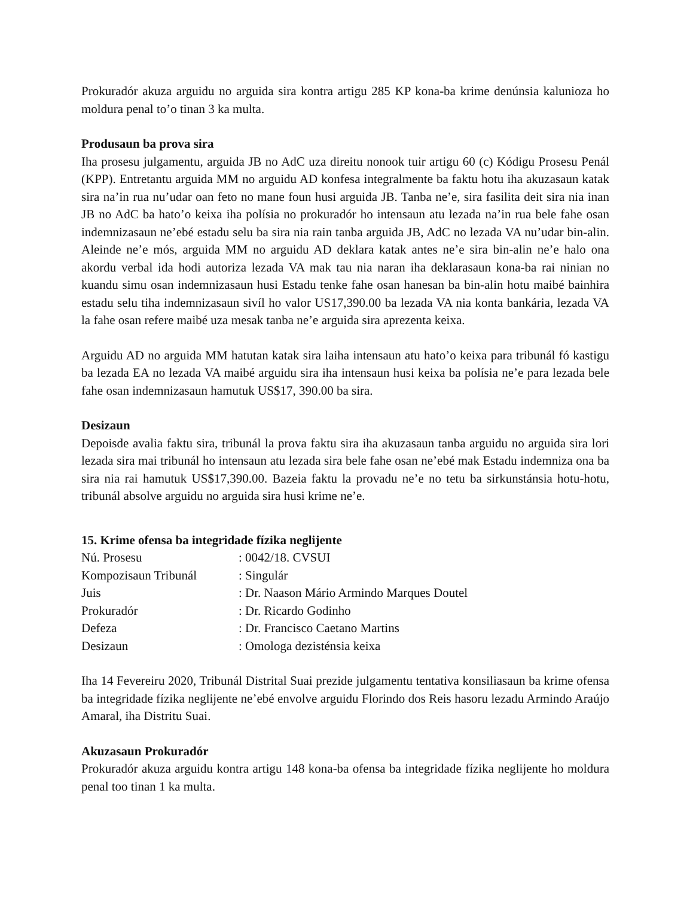Prokuradór akuza arguidu no arguida sira kontra artigu 285 KP kona-ba krime denúnsia kalunioza ho moldura penal to’o tinan 3 ka multa.
Produsaun ba prova sira
Iha prosesu julgamentu, arguida JB no AdC uza direitu nonook tuir artigu 60 (c) Kódigu Prosesu Penál (KPP). Entretantu arguida MM no arguidu AD konfesa integralmente ba faktu hotu iha akuzasaun katak sira na’in rua nu’udar oan feto no mane foun husi arguida JB. Tanba ne’e, sira fasilita deit sira nia inan JB no AdC ba hato’o keixa iha polísia no prokuradór ho intensaun atu lezada na’in rua bele fahe osan indemnizasaun ne’ebé estadu selu ba sira nia rain tanba arguida JB, AdC no lezada VA nu’udar bin-alin. Aleinde ne’e mós, arguida MM no arguidu AD deklara katak antes ne’e sira bin-alin ne’e halo ona akordu verbal ida hodi autoriza lezada VA mak tau nia naran iha deklarasaun kona-ba rai ninian no kuandu simu osan indemnizasaun husi Estadu tenke fahe osan hanesan ba bin-alin hotu maibé bainhira estadu selu tiha indemnizasaun sivíl ho valor US17,390.00 ba lezada VA nia konta bankária, lezada VA la fahe osan refere maibé uza mesak tanba ne’e arguida sira aprezenta keixa.
Arguidu AD no arguida MM hatutan katak sira laiha intensaun atu hato’o keixa para tribunál fó kastigu ba lezada EA no lezada VA maibé arguidu sira iha intensaun husi keixa ba polísia ne’e para lezada bele fahe osan indemnizasaun hamutuk US$17, 390.00 ba sira.
Desizaun
Depoisde avalia faktu sira, tribunál la prova faktu sira iha akuzasaun tanba arguidu no arguida sira lori lezada sira mai tribunál ho intensaun atu lezada sira bele fahe osan ne’ebé mak Estadu indemniza ona ba sira nia rai hamutuk US$17,390.00. Bazeia faktu la provadu ne’e no tetu ba sirkunstánsia hotu-hotu, tribunál absolve arguidu no arguida sira husi krime ne’e.
15. Krime ofensa ba integridade fízika neglijente
| Nú. Prosesu | : 0042/18. CVSUI |
| Kompozisaun Tribunál | : Singulár |
| Juis | : Dr. Naason Mário Armindo Marques Doutel |
| Prokuradór | : Dr. Ricardo Godinho |
| Defeza | : Dr. Francisco Caetano Martins |
| Desizaun | : Omologa dezisténsia keixa |
Iha 14 Fevereiru 2020, Tribunál Distrital Suai prezide julgamentu tentativa konsiliasaun ba krime ofensa ba integridade fízika neglijente ne’ebé envolve arguidu Florindo dos Reis hasoru lezadu Armindo Araújo Amaral, iha Distritu Suai.
Akuzasaun Prokuradór
Prokuradór akuza arguidu kontra artigu 148 kona-ba ofensa ba integridade fízika neglijente ho moldura penal too tinan 1 ka multa.